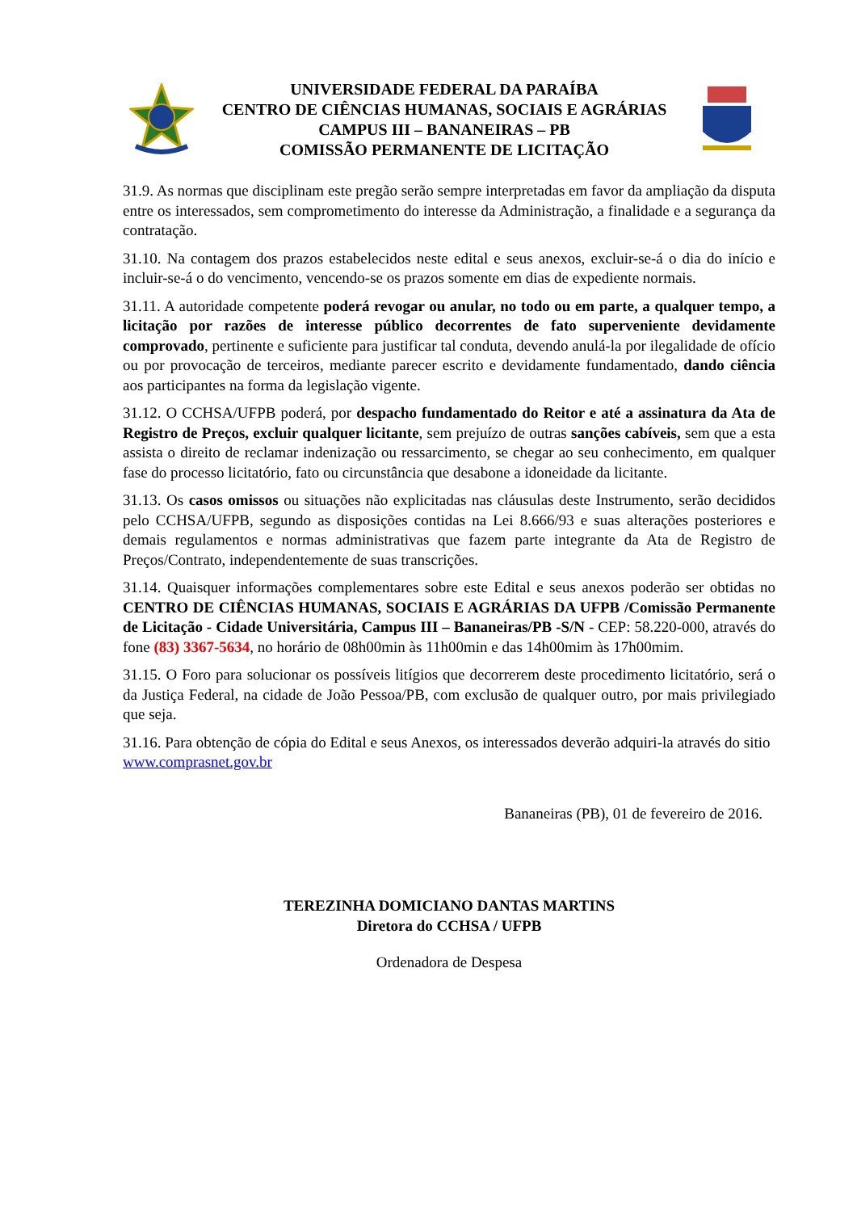UNIVERSIDADE FEDERAL DA PARAÍBA
CENTRO DE CIÊNCIAS HUMANAS, SOCIAIS E AGRÁRIAS
CAMPUS III – BANANEIRAS – PB
COMISSÃO PERMANENTE DE LICITAÇÃO
31.9. As normas que disciplinam este pregão serão sempre interpretadas em favor da ampliação da disputa entre os interessados, sem comprometimento do interesse da Administração, a finalidade e a segurança da contratação.
31.10. Na contagem dos prazos estabelecidos neste edital e seus anexos, excluir-se-á o dia do início e incluir-se-á o do vencimento, vencendo-se os prazos somente em dias de expediente normais.
31.11. A autoridade competente poderá revogar ou anular, no todo ou em parte, a qualquer tempo, a licitação por razões de interesse público decorrentes de fato superveniente devidamente comprovado, pertinente e suficiente para justificar tal conduta, devendo anulá-la por ilegalidade de ofício ou por provocação de terceiros, mediante parecer escrito e devidamente fundamentado, dando ciência aos participantes na forma da legislação vigente.
31.12. O CCHSA/UFPB poderá, por despacho fundamentado do Reitor e até a assinatura da Ata de Registro de Preços, excluir qualquer licitante, sem prejuízo de outras sanções cabíveis, sem que a esta assista o direito de reclamar indenização ou ressarcimento, se chegar ao seu conhecimento, em qualquer fase do processo licitatório, fato ou circunstância que desabone a idoneidade da licitante.
31.13. Os casos omissos ou situações não explicitadas nas cláusulas deste Instrumento, serão decididos pelo CCHSA/UFPB, segundo as disposições contidas na Lei 8.666/93 e suas alterações posteriores e demais regulamentos e normas administrativas que fazem parte integrante da Ata de Registro de Preços/Contrato, independentemente de suas transcrições.
31.14. Quaisquer informações complementares sobre este Edital e seus anexos poderão ser obtidas no CENTRO DE CIÊNCIAS HUMANAS, SOCIAIS E AGRÁRIAS DA UFPB /Comissão Permanente de Licitação - Cidade Universitária, Campus III – Bananeiras/PB -S/N - CEP: 58.220-000, através do fone (83) 3367-5634, no horário de 08h00min às 11h00min e das 14h00mim às 17h00mim.
31.15. O Foro para solucionar os possíveis litígios que decorrerem deste procedimento licitatório, será o da Justiça Federal, na cidade de João Pessoa/PB, com exclusão de qualquer outro, por mais privilegiado que seja.
31.16. Para obtenção de cópia do Edital e seus Anexos, os interessados deverão adquiri-la através do sitio www.comprasnet.gov.br
Bananeiras (PB), 01 de fevereiro de 2016.
TEREZINHA DOMICIANO DANTAS MARTINS
Diretora do CCHSA / UFPB
Ordenadora de Despesa